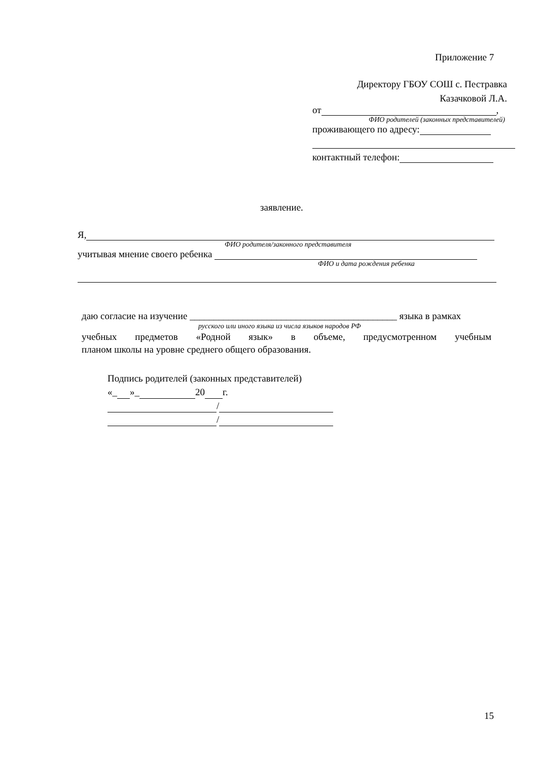Приложение 7
Директору ГБОУ СОШ с. Пестравка
Казачковой Л.А.
от ,
ФИО родителей (законных представителей)
проживающего по адресу:
контактный телефон:
заявление.
Я,
ФИО родителя/законного представителя
учитывая мнение своего ребенка
ФИО и дата рождения ребенка
даю согласие на изучение ___________________________________________ языка в рамках
русского или иного языка из числа языков народов РФ
учебных предметов «Родной язык» в объеме, предусмотренном учебным
планом школы на уровне среднего общего образования.
Подпись родителей (законных представителей)
«_ »_ 20 г.
/
/
15